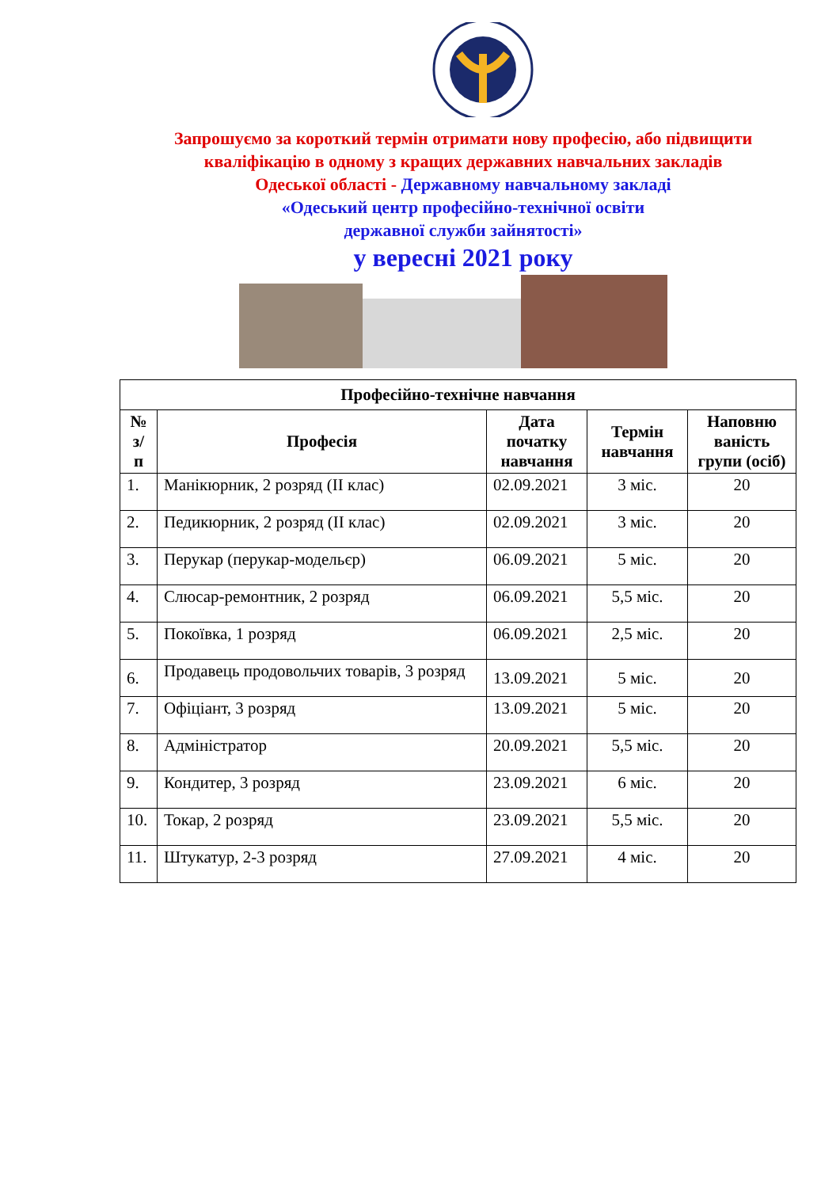Запрошуємо за короткий термін отримати нову професію, або підвищити кваліфікацію в одному з кращих державних навчальних закладів
Одеської області - Державному навчальному закладі
«Одеський центр професійно-технічної освіти
державної служби зайнятості»
у вересні 2021 року
| Професійно-технічне навчання | | | | |
| --- | --- | --- | --- | --- |
| № з/ п | Професія | Дата початку навчання | Термін навчання | Наповню ваність групи (осіб) |
| 1. | Манікюрник, 2 розряд (II клас) | 02.09.2021 | 3 міс. | 20 |
| 2. | Педикюрник, 2 розряд (II клас) | 02.09.2021 | 3 міс. | 20 |
| 3. | Перукар (перукар-модельєр) | 06.09.2021 | 5 міс. | 20 |
| 4. | Слюсар-ремонтник, 2 розряд | 06.09.2021 | 5,5 міс. | 20 |
| 5. | Покоївка, 1 розряд | 06.09.2021 | 2,5 міс. | 20 |
| 6. | Продавець продовольчих товарів, 3 розряд | 13.09.2021 | 5 міс. | 20 |
| 7. | Офіціант, 3 розряд | 13.09.2021 | 5 міс. | 20 |
| 8. | Адміністратор | 20.09.2021 | 5,5 міс. | 20 |
| 9. | Кондитер, 3 розряд | 23.09.2021 | 6 міс. | 20 |
| 10. | Токар, 2 розряд | 23.09.2021 | 5,5 міс. | 20 |
| 11. | Штукатур, 2-3 розряд | 27.09.2021 | 4 міс. | 20 |